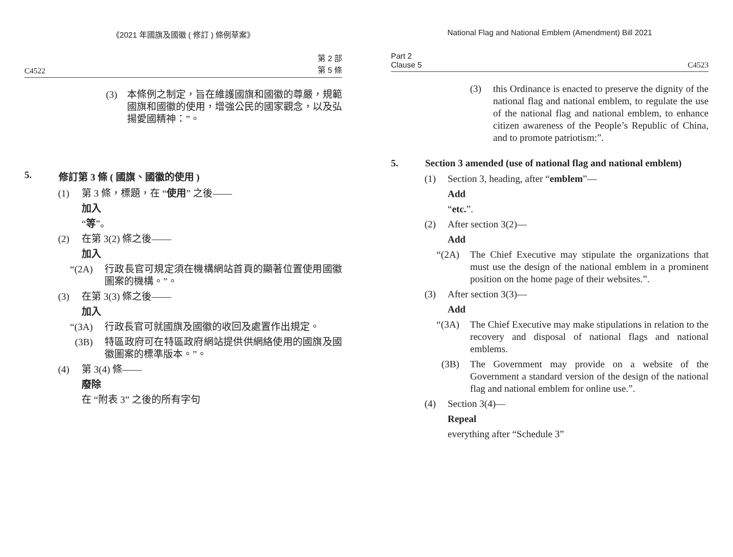《2021 年國旗及國徽 ( 修訂 ) 條例草案》
C4522 第 2 部
第 5 條
(3) 本條例之制定，旨在維護國旗和國徽的尊嚴，規範國旗和國徽的使用，增強公民的國家觀念，以及弘揚愛國精神：”。
5. 修訂第 3 條 ( 國旗、國徽的使用 )
(1) 第 3 條，標題，在 “使用” 之後——
加入
“等”。
(2) 在第 3(2) 條之後——
加入
“(2A) 行政長官可規定須在機構網站首頁的顯著位置使用國徽圖案的機構。”。
(3) 在第 3(3) 條之後——
加入
“(3A) 行政長官可就國旗及國徽的收回及處置作出規定。
(3B) 特區政府可在特區政府網站提供供網絡使用的國旗及國徽圖案的標準版本。”。
(4) 第 3(4) 條——
廢除
在 “附表 3” 之後的所有字句
National Flag and National Emblem (Amendment) Bill 2021
Part 2
Clause 5 C4523
(3) this Ordinance is enacted to preserve the dignity of the national flag and national emblem, to regulate the use of the national flag and national emblem, to enhance citizen awareness of the People’s Republic of China, and to promote patriotism:”.
5. Section 3 amended (use of national flag and national emblem)
(1) Section 3, heading, after “emblem”—
Add
“etc.”.
(2) After section 3(2)—
Add
“(2A) The Chief Executive may stipulate the organizations that must use the design of the national emblem in a prominent position on the home page of their websites.”.
(3) After section 3(3)—
Add
“(3A) The Chief Executive may make stipulations in relation to the recovery and disposal of national flags and national emblems.
(3B) The Government may provide on a website of the Government a standard version of the design of the national flag and national emblem for online use.”.
(4) Section 3(4)—
Repeal
everything after “Schedule 3”